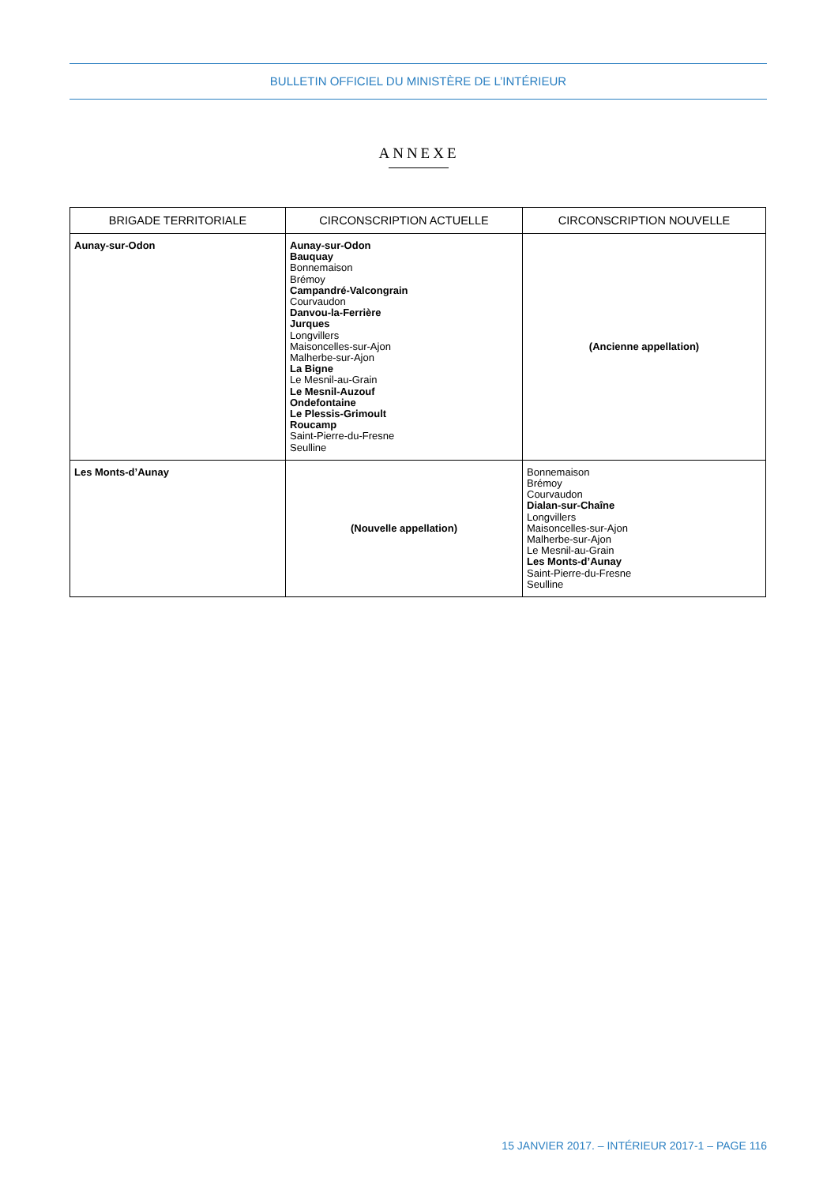BULLETIN OFFICIEL DU MINISTÈRE DE L’INTÉRIEUR
ANNEXE
| BRIGADE TERRITORIALE | CIRCONSCRIPTION ACTUELLE | CIRCONSCRIPTION NOUVELLE |
| --- | --- | --- |
| Aunay-sur-Odon | Aunay-sur-Odon Bauquay Bonnemaison Brémoy Campandré-Valcongrain Courvaudon Danvou-la-Ferrière Jurques Longvillers Maisoncelles-sur-Ajon Malherbe-sur-Ajon La Bigne Le Mesnil-au-Grain Le Mesnil-Auzouf Ondefontaine Le Plessis-Grimoult Roucamp Saint-Pierre-du-Fresne Seulline | (Ancienne appellation) |
| Les Monts-d’Aunay | (Nouvelle appellation) | Bonnemaison Brémoy Courvaudon Dialan-sur-Chaîne Longvillers Maisoncelles-sur-Ajon Malherbe-sur-Ajon Le Mesnil-au-Grain Les Monts-d’Aunay Saint-Pierre-du-Fresne Seulline |
15 JANVIER 2017. – INTÉRIEUR 2017-1 – PAGE 116